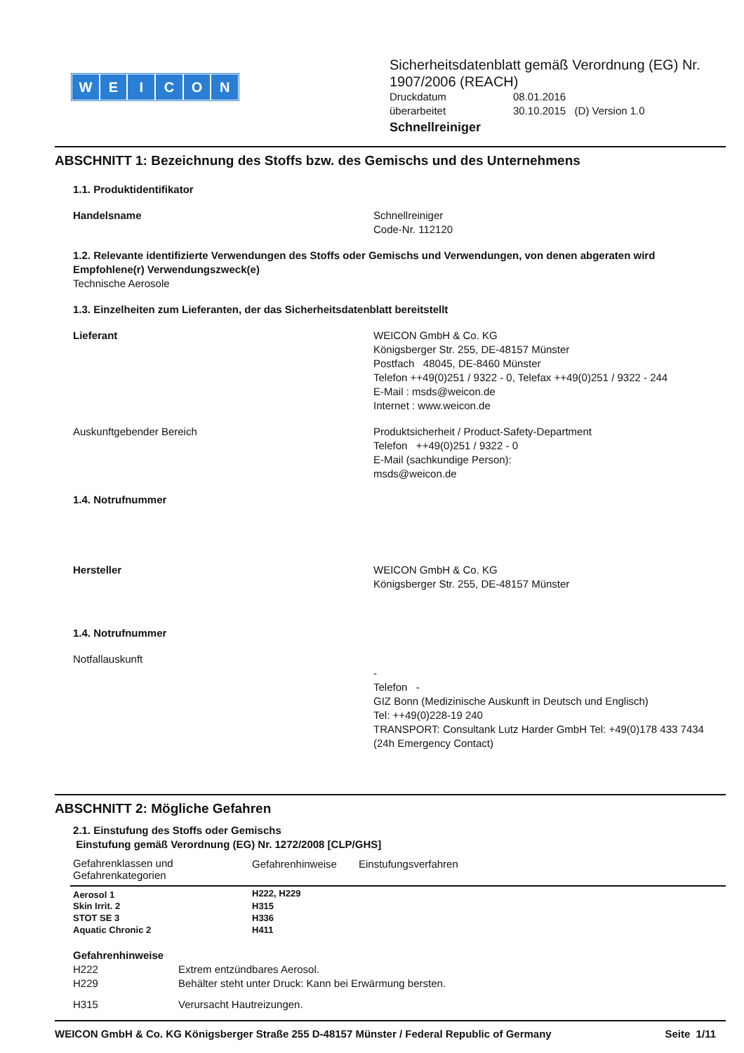WEICON
Sicherheitsdatenblatt gemäß Verordnung (EG) Nr.
1907/2006 (REACH)
Druckdatum 08.01.2016
überarbeitet 30.10.2015 (D) Version 1.0
Schnellreiniger
ABSCHNITT 1: Bezeichnung des Stoffs bzw. des Gemischs und des Unternehmens
1.1. Produktidentifikator
Handelsname Schnellreiniger
Code-Nr. 112120
1.2. Relevante identifizierte Verwendungen des Stoffs oder Gemischs und Verwendungen, von denen abgeraten wird
Empfohlene(r) Verwendungszweck(e)
Technische Aerosole
1.3. Einzelheiten zum Lieferanten, der das Sicherheitsdatenblatt bereitstellt
Lieferant WEICON GmbH & Co. KG
Königsberger Str. 255, DE-48157 Münster
Postfach 48045, DE-8460 Münster
Telefon ++49(0)251 / 9322 - 0, Telefax ++49(0)251 / 9322 - 244
E-Mail : msds@weicon.de
Internet : www.weicon.de
Auskunftgebender Bereich Produktsicherheit / Product-Safety-Department
Telefon ++49(0)251 / 9322 - 0
E-Mail (sachkundige Person):
msds@weicon.de
1.4. Notrufnummer
Hersteller WEICON GmbH & Co. KG
Königsberger Str. 255, DE-48157 Münster
1.4. Notrufnummer
Notfallauskunft -
Telefon -
GIZ Bonn (Medizinische Auskunft in Deutsch und Englisch)
Tel: ++49(0)228-19 240
TRANSPORT: Consultank Lutz Harder GmbH Tel: +49(0)178 433 7434 (24h Emergency Contact)
ABSCHNITT 2: Mögliche Gefahren
2.1. Einstufung des Stoffs oder Gemischs
Einstufung gemäß Verordnung (EG) Nr. 1272/2008 [CLP/GHS]
| Gefahrenklassen und Gefahrenkategorien | Gefahrenhinweise | Einstufungsverfahren |
| --- | --- | --- |
| Aerosol 1 | H222, H229 | |
| Skin Irrit. 2 | H315 | |
| STOT SE 3 | H336 | |
| Aquatic Chronic 2 | H411 | |
Gefahrenhinweise
H222 Extrem entzündbares Aerosol.
H229 Behälter steht unter Druck: Kann bei Erwärmung bersten.
H315 Verursacht Hautreizungen.
WEICON GmbH & Co. KG Königsberger Straße 255 D-48157 Münster / Federal Republic of Germany
Seite 1/11